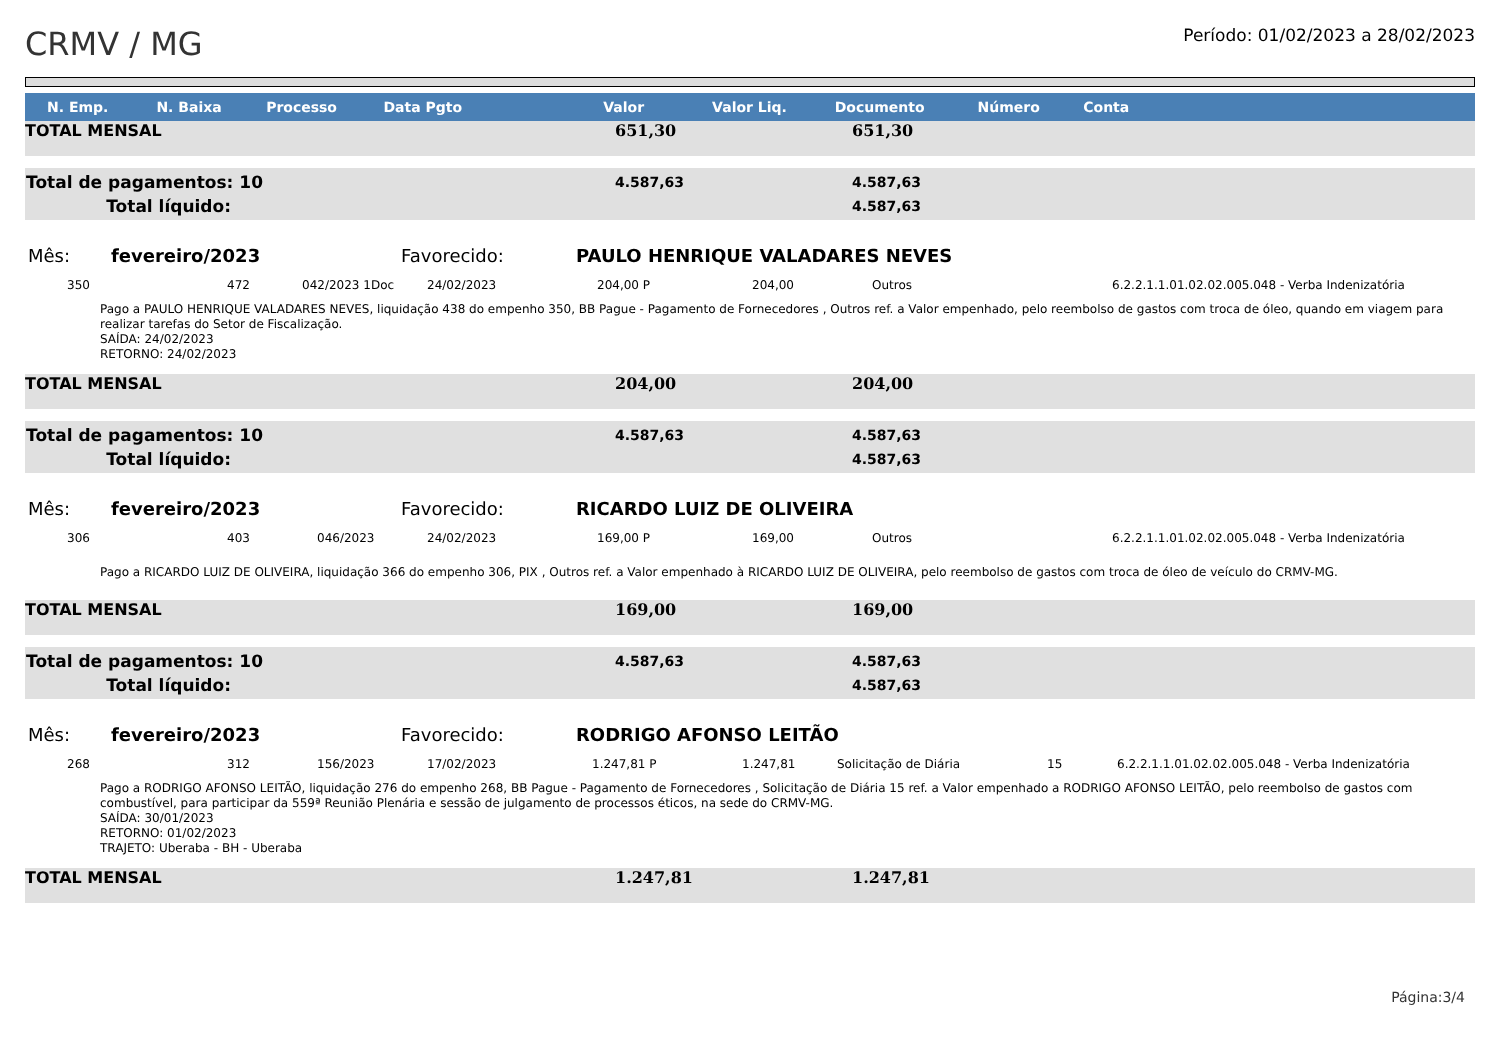CRMV / MG
Período: 01/02/2023 a 28/02/2023
| N. Emp. | N. Baixa | Processo | Data Pgto | Valor | Valor Liq. | Documento | Número | Conta | |
| --- | --- | --- | --- | --- | --- | --- | --- | --- | --- |
TOTAL MENSAL 651,30 651,30
Total de pagamentos: 10 4.587,63 4.587,63
Total líquido: 4.587,63
Mês: fevereiro/2023 Favorecido: PAULO HENRIQUE VALADARES NEVES
350 472 042/2023 1Doc 24/02/2023 204,00 P 204,00 Outros 6.2.2.1.1.01.02.02.005.048 - Verba Indenizatória
Pago a PAULO HENRIQUE VALADARES NEVES, liquidação 438 do empenho 350, BB Pague - Pagamento de Fornecedores , Outros ref. a Valor empenhado, pelo reembolso de gastos com troca de óleo, quando em viagem para realizar tarefas do Setor de Fiscalização.
SAÍDA: 24/02/2023
RETORNO: 24/02/2023
TOTAL MENSAL 204,00 204,00
Total de pagamentos: 10 4.587,63 4.587,63
Total líquido: 4.587,63
Mês: fevereiro/2023 Favorecido: RICARDO LUIZ DE OLIVEIRA
306 403 046/2023 24/02/2023 169,00 P 169,00 Outros 6.2.2.1.1.01.02.02.005.048 - Verba Indenizatória
Pago a RICARDO LUIZ DE OLIVEIRA, liquidação 366 do empenho 306, PIX , Outros ref. a Valor empenhado à RICARDO LUIZ DE OLIVEIRA, pelo reembolso de gastos com troca de óleo de veículo do CRMV-MG.
TOTAL MENSAL 169,00 169,00
Total de pagamentos: 10 4.587,63 4.587,63
Total líquido: 4.587,63
Mês: fevereiro/2023 Favorecido: RODRIGO AFONSO LEITÃO
268 312 156/2023 17/02/2023 1.247,81 P 1.247,81 Solicitação de Diária 15 6.2.2.1.1.01.02.02.005.048 - Verba Indenizatória
Pago a RODRIGO AFONSO LEITÃO, liquidação 276 do empenho 268, BB Pague - Pagamento de Fornecedores , Solicitação de Diária 15 ref. a Valor empenhado a RODRIGO AFONSO LEITÃO, pelo reembolso de gastos com combustível, para participar da 559ª Reunião Plenária e sessão de julgamento de processos éticos, na sede do CRMV-MG.
SAÍDA: 30/01/2023
RETORNO: 01/02/2023
TRAJETO: Uberaba - BH - Uberaba
TOTAL MENSAL 1.247,81 1.247,81
Página:3/4